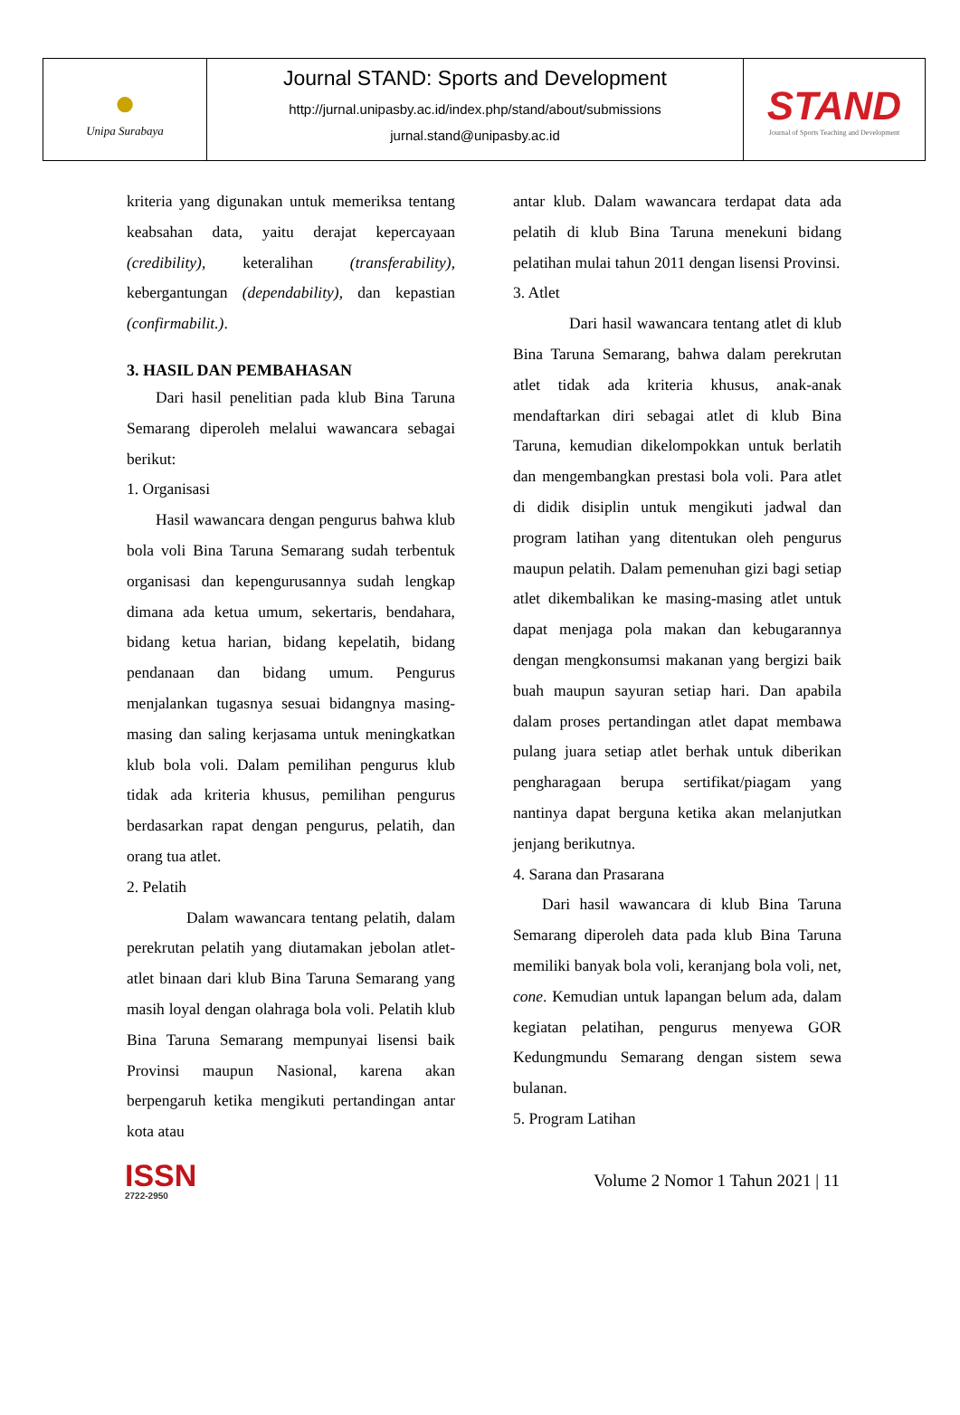| ● Unipa Surabaya | Journal STAND: Sports and Development http://jurnal.unipasby.ac.id/index.php/stand/about/submissions jurnal.stand@unipasby.ac.id | STAND Journal of Sports Teaching and Development |
kriteria yang digunakan untuk memeriksa tentang keabsahan data, yaitu derajat kepercayaan (credibility), keteralihan (transferability), kebergantungan (dependability), dan kepastian (confirmabilit.).
3. HASIL DAN PEMBAHASAN
Dari hasil penelitian pada klub Bina Taruna Semarang diperoleh melalui wawancara sebagai berikut:
1. Organisasi
Hasil wawancara dengan pengurus bahwa klub bola voli Bina Taruna Semarang sudah terbentuk organisasi dan kepengurusannya sudah lengkap dimana ada ketua umum, sekertaris, bendahara, bidang ketua harian, bidang kepelatih, bidang pendanaan dan bidang umum. Pengurus menjalankan tugasnya sesuai bidangnya masing-masing dan saling kerjasama untuk meningkatkan klub bola voli. Dalam pemilihan pengurus klub tidak ada kriteria khusus, pemilihan pengurus berdasarkan rapat dengan pengurus, pelatih, dan orang tua atlet.
2. Pelatih
Dalam wawancara tentang pelatih, dalam perekrutan pelatih yang diutamakan jebolan atlet-atlet binaan dari klub Bina Taruna Semarang yang masih loyal dengan olahraga bola voli. Pelatih klub Bina Taruna Semarang mempunyai lisensi baik Provinsi maupun Nasional, karena akan berpengaruh ketika mengikuti pertandingan antar kota atau
antar klub. Dalam wawancara terdapat data ada pelatih di klub Bina Taruna menekuni bidang pelatihan mulai tahun 2011 dengan lisensi Provinsi.
3. Atlet
Dari hasil wawancara tentang atlet di klub Bina Taruna Semarang, bahwa dalam perekrutan atlet tidak ada kriteria khusus, anak-anak mendaftarkan diri sebagai atlet di klub Bina Taruna, kemudian dikelompokkan untuk berlatih dan mengembangkan prestasi bola voli. Para atlet di didik disiplin untuk mengikuti jadwal dan program latihan yang ditentukan oleh pengurus maupun pelatih. Dalam pemenuhan gizi bagi setiap atlet dikembalikan ke masing-masing atlet untuk dapat menjaga pola makan dan kebugarannya dengan mengkonsumsi makanan yang bergizi baik buah maupun sayuran setiap hari. Dan apabila dalam proses pertandingan atlet dapat membawa pulang juara setiap atlet berhak untuk diberikan pengharagaan berupa sertifikat/piagam yang nantinya dapat berguna ketika akan melanjutkan jenjang berikutnya.
4. Sarana dan Prasarana
Dari hasil wawancara di klub Bina Taruna Semarang diperoleh data pada klub Bina Taruna memiliki banyak bola voli, keranjang bola voli, net, cone. Kemudian untuk lapangan belum ada, dalam kegiatan pelatihan, pengurus menyewa GOR Kedungmundu Semarang dengan sistem sewa bulanan.
5. Program Latihan
ISSN
2722-2950
Volume 2 Nomor 1 Tahun 2021 | 11